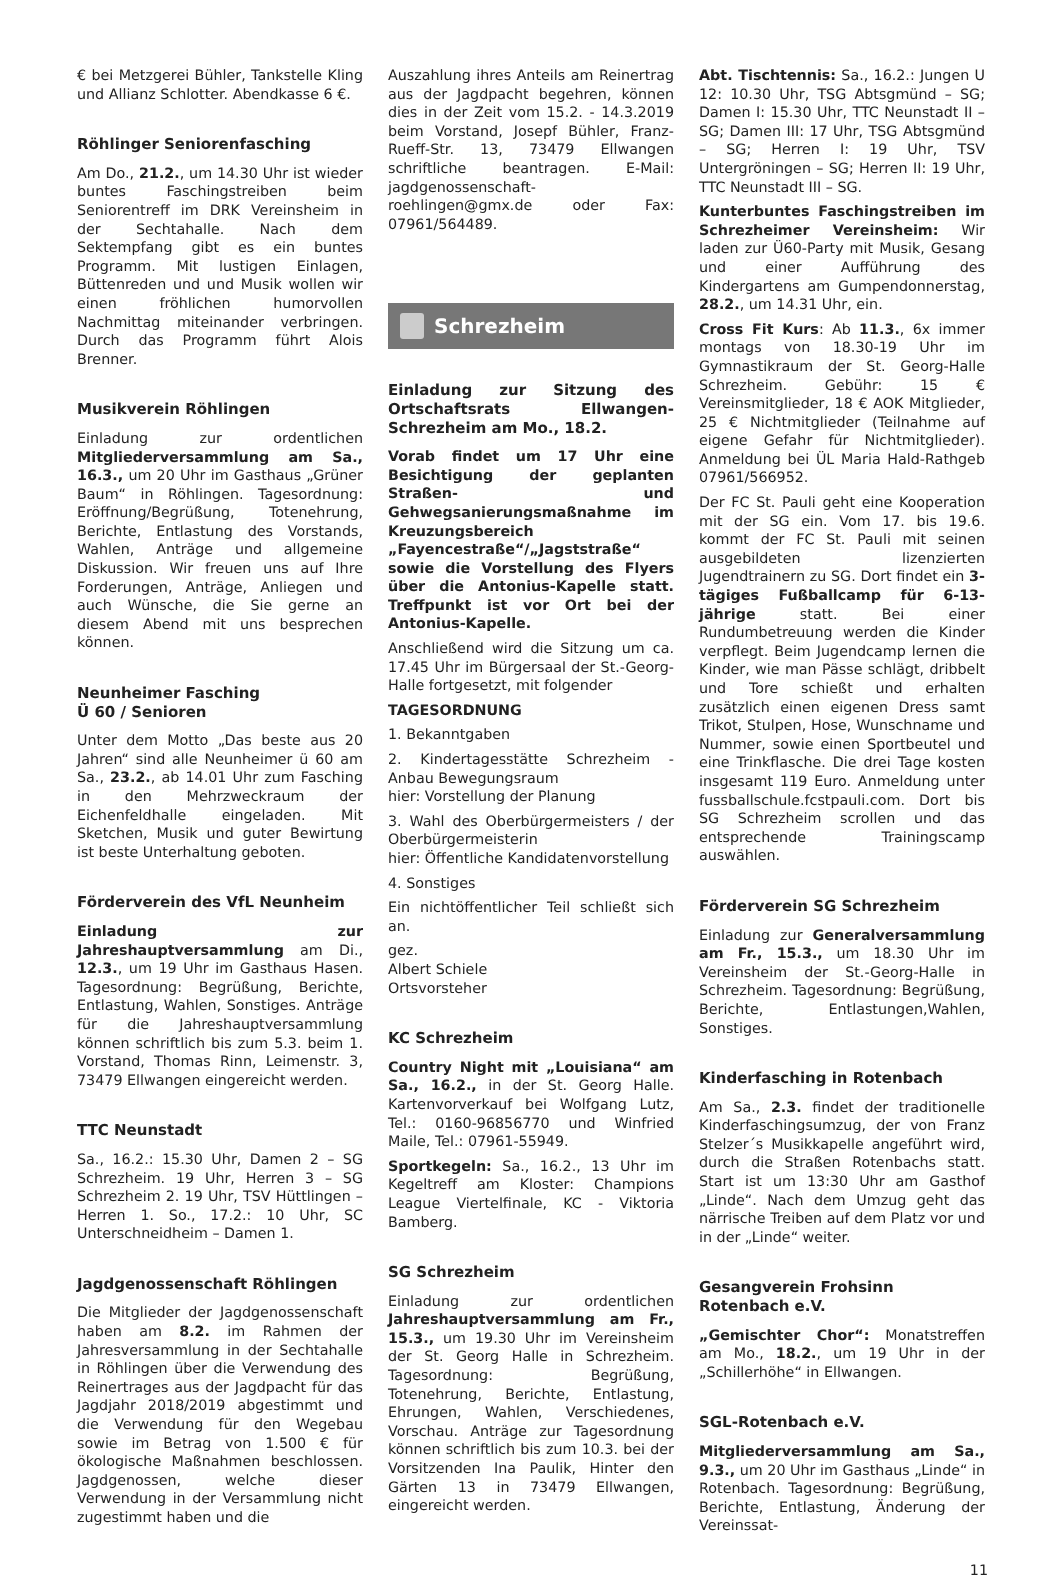€ bei Metzgerei Bühler, Tankstelle Kling und Allianz Schlotter. Abendkasse 6 €.
Röhlinger Seniorenfasching
Am Do., 21.2., um 14.30 Uhr ist wieder buntes Faschingstreiben beim Seniorentreff im DRK Vereinsheim in der Sechtahalle. Nach dem Sektempfang gibt es ein buntes Programm. Mit lustigen Einlagen, Büttenreden und und Musik wollen wir einen fröhlichen humorvollen Nachmittag miteinander verbringen. Durch das Programm führt Alois Brenner.
Musikverein Röhlingen
Einladung zur ordentlichen Mitgliederversammlung am Sa., 16.3., um 20 Uhr im Gasthaus „Grüner Baum“ in Röhlingen. Tagesordnung: Eröffnung/Begrüßung, Totenehrung, Berichte, Entlastung des Vorstands, Wahlen, Anträge und allgemeine Diskussion. Wir freuen uns auf Ihre Forderungen, Anträge, Anliegen und auch Wünsche, die Sie gerne an diesem Abend mit uns besprechen können.
Neunheimer Fasching
Ü 60 / Senioren
Unter dem Motto „Das beste aus 20 Jahren“ sind alle Neunheimer ü 60 am Sa., 23.2., ab 14.01 Uhr zum Fasching in den Mehrzweckraum der Eichenfeldhalle eingeladen. Mit Sketchen, Musik und guter Bewirtung ist beste Unterhaltung geboten.
Förderverein des VfL Neunheim
Einladung zur Jahreshauptversammlung am Di., 12.3., um 19 Uhr im Gasthaus Hasen. Tagesordnung: Begrüßung, Berichte, Entlastung, Wahlen, Sonstiges. Anträge für die Jahreshauptversammlung können schriftlich bis zum 5.3. beim 1. Vorstand, Thomas Rinn, Leimenstr. 3, 73479 Ellwangen eingereicht werden.
TTC Neunstadt
Sa., 16.2.: 15.30 Uhr, Damen 2 – SG Schrezheim. 19 Uhr, Herren 3 – SG Schrezheim 2. 19 Uhr, TSV Hüttlingen – Herren 1. So., 17.2.: 10 Uhr, SC Unterschneidheim – Damen 1.
Jagdgenossenschaft Röhlingen
Die Mitglieder der Jagdgenossenschaft haben am 8.2. im Rahmen der Jahresversammlung in der Sechtahalle in Röhlingen über die Verwendung des Reinertrages aus der Jagdpacht für das Jagdjahr 2018/2019 abgestimmt und die Verwendung für den Wegebau sowie im Betrag von 1.500 € für ökologische Maßnahmen beschlossen. Jagdgenossen, welche dieser Verwendung in der Versammlung nicht zugestimmt haben und die
Auszahlung ihres Anteils am Reinertrag aus der Jagdpacht begehren, können dies in der Zeit vom 15.2. - 14.3.2019 beim Vorstand, Josepf Bühler, Franz-Rueff-Str. 13, 73479 Ellwangen schriftliche beantragen. E-Mail: jagdgenossenschaft-roehlingen@gmx.de oder Fax: 07961/564489.
Schrezheim
Einladung zur Sitzung des Ortschaftsrats Ellwangen-Schrezheim am Mo., 18.2.
Vorab findet um 17 Uhr eine Besichtigung der geplanten Straßen- und Gehwegsanierungsmaßnahme im Kreuzungsbereich „Fayencestraße“/„Jagststraße“ sowie die Vorstellung des Flyers über die Antonius-Kapelle statt. Treffpunkt ist vor Ort bei der Antonius-Kapelle.
Anschließend wird die Sitzung um ca. 17.45 Uhr im Bürgersaal der St.-Georg-Halle fortgesetzt, mit folgender
TAGESORDNUNG
1. Bekanntgaben
2. Kindertagesstätte Schrezheim - Anbau Bewegungsraum
hier: Vorstellung der Planung
3. Wahl des Oberbürgermeisters / der Oberbürgermeisterin
hier: Öffentliche Kandidatenvorstellung
4. Sonstiges
Ein nichtöffentlicher Teil schließt sich an.
gez.
Albert Schiele
Ortsvorsteher
KC Schrezheim
Country Night mit „Louisiana“ am Sa., 16.2., in der St. Georg Halle. Kartenvorverkauf bei Wolfgang Lutz, Tel.: 0160-96856770 und Winfried Maile, Tel.: 07961-55949.
Sportkegeln: Sa., 16.2., 13 Uhr im Kegeltreff am Kloster: Champions League Viertelfinale, KC - Viktoria Bamberg.
SG Schrezheim
Einladung zur ordentlichen Jahreshauptversammlung am Fr., 15.3., um 19.30 Uhr im Vereinsheim der St. Georg Halle in Schrezheim. Tagesordnung: Begrüßung, Totenehrung, Berichte, Entlastung, Ehrungen, Wahlen, Verschiedenes, Vorschau. Anträge zur Tagesordnung können schriftlich bis zum 10.3. bei der Vorsitzenden Ina Paulik, Hinter den Gärten 13 in 73479 Ellwangen, eingereicht werden.
Abt. Tischtennis: Sa., 16.2.: Jungen U 12: 10.30 Uhr, TSG Abtsgmünd – SG; Damen I: 15.30 Uhr, TTC Neunstadt II – SG; Damen III: 17 Uhr, TSG Abtsgmünd – SG; Herren I: 19 Uhr, TSV Untergröningen – SG; Herren II: 19 Uhr, TTC Neunstadt III – SG.
Kunterbuntes Faschingstreiben im Schrezheimer Vereinsheim: Wir laden zur Ü60-Party mit Musik, Gesang und einer Aufführung des Kindergartens am Gumpendonnerstag, 28.2., um 14.31 Uhr, ein.
Cross Fit Kurs: Ab 11.3., 6x immer montags von 18.30-19 Uhr im Gymnastikraum der St. Georg-Halle Schrezheim. Gebühr: 15 € Vereinsmitglieder, 18 € AOK Mitglieder, 25 € Nichtmitglieder (Teilnahme auf eigene Gefahr für Nichtmitglieder). Anmeldung bei ÜL Maria Hald-Rathgeb 07961/566952.
Der FC St. Pauli geht eine Kooperation mit der SG ein. Vom 17. bis 19.6. kommt der FC St. Pauli mit seinen ausgebildeten lizenzierten Jugendtrainern zu SG. Dort findet ein 3-tägiges Fußballcamp für 6-13-jährige statt. Bei einer Rundumbetreuung werden die Kinder verpflegt. Beim Jugendcamp lernen die Kinder, wie man Pässe schlägt, dribbelt und Tore schießt und erhalten zusätzlich einen eigenen Dress samt Trikot, Stulpen, Hose, Wunschname und Nummer, sowie einen Sportbeutel und eine Trinkflasche. Die drei Tage kosten insgesamt 119 Euro. Anmeldung unter fussballschule.fcstpauli.com. Dort bis SG Schrezheim scrollen und das entsprechende Trainingscamp auswählen.
Förderverein SG Schrezheim
Einladung zur Generalversammlung am Fr., 15.3., um 18.30 Uhr im Vereinsheim der St.-Georg-Halle in Schrezheim. Tagesordnung: Begrüßung, Berichte, Entlastungen,Wahlen, Sonstiges.
Kinderfasching in Rotenbach
Am Sa., 2.3. findet der traditionelle Kinderfaschingsumzug, der von Franz Stelzer´s Musikkapelle angeführt wird, durch die Straßen Rotenbachs statt. Start ist um 13:30 Uhr am Gasthof „Linde“. Nach dem Umzug geht das närrische Treiben auf dem Platz vor und in der „Linde“ weiter.
Gesangverein Frohsinn
Rotenbach e.V.
„Gemischter Chor“: Monatstreffen am Mo., 18.2., um 19 Uhr in der „Schillerhöhe“ in Ellwangen.
SGL-Rotenbach e.V.
Mitgliederversammlung am Sa., 9.3., um 20 Uhr im Gasthaus „Linde“ in Rotenbach. Tagesordnung: Begrüßung, Berichte, Entlastung, Änderung der Vereinssat-
11